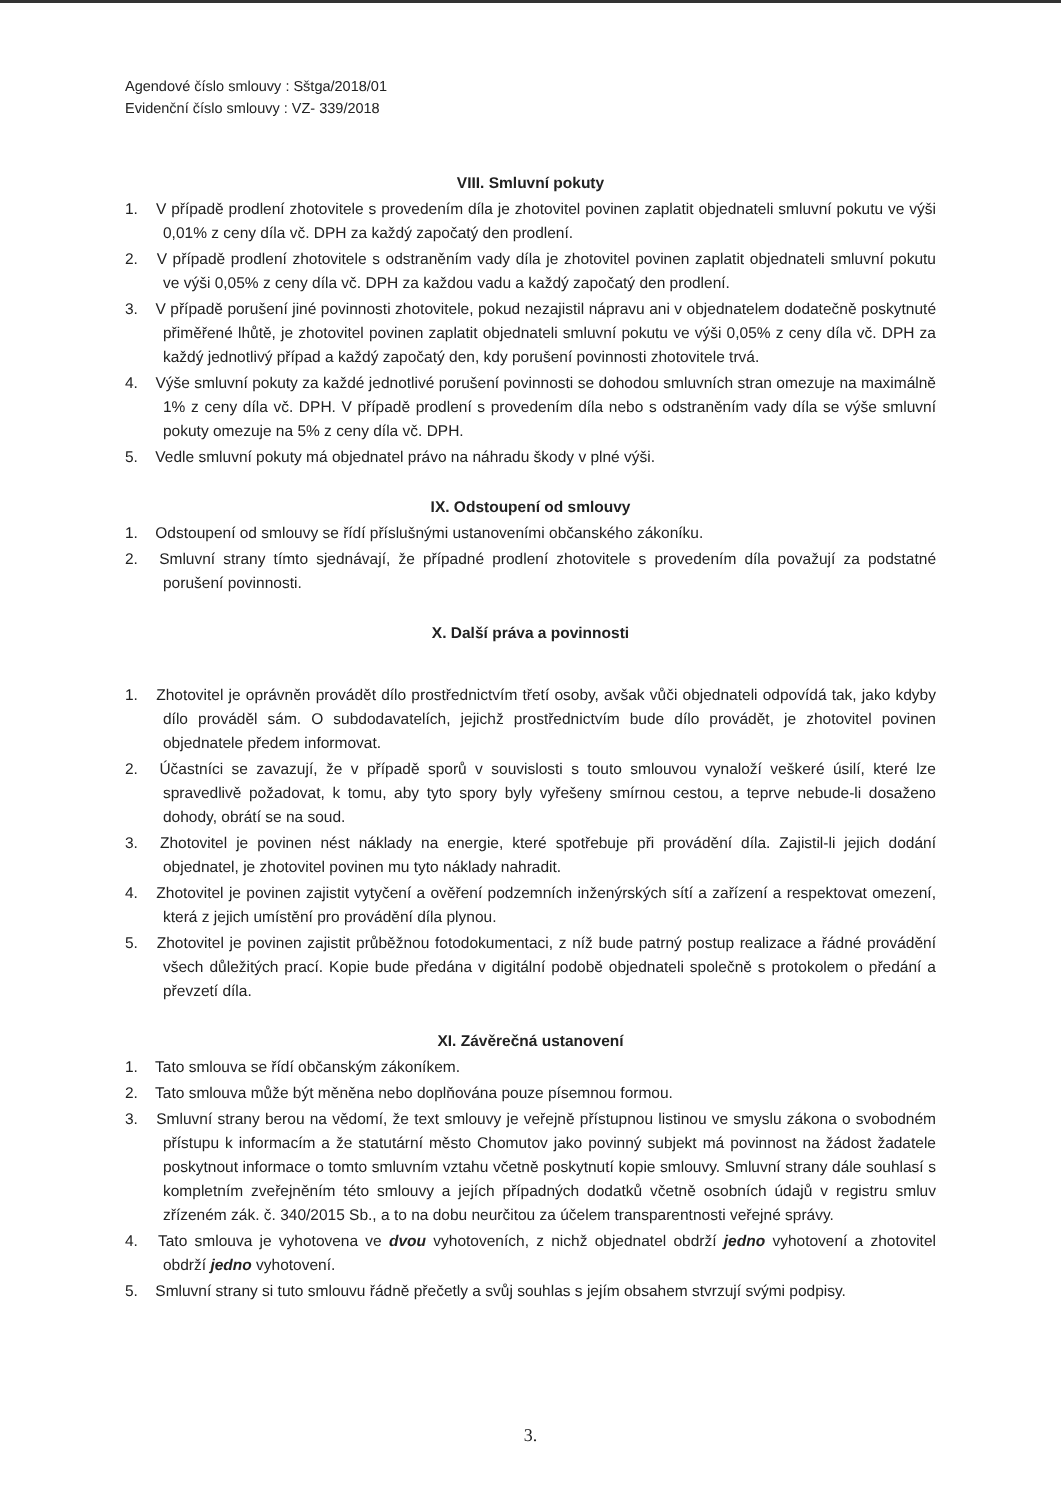Agendové číslo smlouvy : Sštga/2018/01
Evidenční číslo smlouvy : VZ- 339/2018
VIII. Smluvní pokuty
1. V případě prodlení zhotovitele s provedením díla je zhotovitel povinen zaplatit objednateli smluvní pokutu ve výši 0,01% z ceny díla vč. DPH za každý započatý den prodlení.
2. V případě prodlení zhotovitele s odstraněním vady díla je zhotovitel povinen zaplatit objednateli smluvní pokutu ve výši 0,05% z ceny díla vč. DPH za každou vadu a každý započatý den prodlení.
3. V případě porušení jiné povinnosti zhotovitele, pokud nezajistil nápravu ani v objednatelem dodatečně poskytnuté přiměřené lhůtě, je zhotovitel povinen zaplatit objednateli smluvní pokutu ve výši 0,05% z ceny díla vč. DPH za každý jednotlivý případ a každý započatý den, kdy porušení povinnosti zhotovitele trvá.
4. Výše smluvní pokuty za každé jednotlivé porušení povinnosti se dohodou smluvních stran omezuje na maximálně 1% z ceny díla vč. DPH. V případě prodlení s provedením díla nebo s odstraněním vady díla se výše smluvní pokuty omezuje na 5% z ceny díla vč. DPH.
5. Vedle smluvní pokuty má objednatel právo na náhradu škody v plné výši.
IX. Odstoupení od smlouvy
1. Odstoupení od smlouvy se řídí příslušnými ustanoveními občanského zákoníku.
2. Smluvní strany tímto sjednávají, že případné prodlení zhotovitele s provedením díla považují za podstatné porušení povinnosti.
X. Další práva a povinnosti
1. Zhotovitel je oprávněn provádět dílo prostřednictvím třetí osoby, avšak vůči objednateli odpovídá tak, jako kdyby dílo prováděl sám. O subdodavatelích, jejichž prostřednictvím bude dílo provádět, je zhotovitel povinen objednatele předem informovat.
2. Účastníci se zavazují, že v případě sporů v souvislosti s touto smlouvou vynaloží veškeré úsilí, které lze spravedlivě požadovat, k tomu, aby tyto spory byly vyřešeny smírnou cestou, a teprve nebude-li dosaženo dohody, obrátí se na soud.
3. Zhotovitel je povinen nést náklady na energie, které spotřebuje při provádění díla. Zajistil-li jejich dodání objednatel, je zhotovitel povinen mu tyto náklady nahradit.
4. Zhotovitel je povinen zajistit vytyčení a ověření podzemních inženýrských sítí a zařízení a respektovat omezení, která z jejich umístění pro provádění díla plynou.
5. Zhotovitel je povinen zajistit průběžnou fotodokumentaci, z níž bude patrný postup realizace a řádné provádění všech důležitých prací. Kopie bude předána v digitální podobě objednateli společně s protokolem o předání a převzetí díla.
XI. Závěrečná ustanovení
1. Tato smlouva se řídí občanským zákoníkem.
2. Tato smlouva může být měněna nebo doplňována pouze písemnou formou.
3. Smluvní strany berou na vědomí, že text smlouvy je veřejně přístupnou listinou ve smyslu zákona o svobodném přístupu k informacím a že statutární město Chomutov jako povinný subjekt má povinnost na žádost žadatele poskytnout informace o tomto smluvním vztahu včetně poskytnutí kopie smlouvy. Smluvní strany dále souhlasí s kompletním zveřejněním této smlouvy a jejích případných dodatků včetně osobních údajů v registru smluv zřízeném zák. č. 340/2015 Sb., a to na dobu neurčitou za účelem transparentnosti veřejné správy.
4. Tato smlouva je vyhotovena ve dvou vyhotoveních, z nichž objednatel obdrží jedno vyhotovení a zhotovitel obdrží jedno vyhotovení.
5. Smluvní strany si tuto smlouvu řádně přečetly a svůj souhlas s jejím obsahem stvrzují svými podpisy.
3.